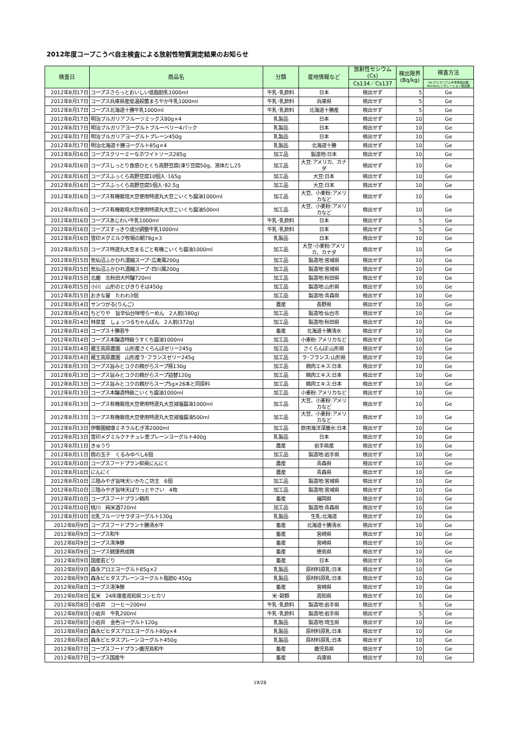2012年度コープこうべ自主検査による放射性物質測定結果のお知らせ
| 検査日 | 商品名 | 分類 | 産地情報など | 放射性セシウム (Cs) | 検出限界 (Bq/kg) | 検査方法 |
| --- | --- | --- | --- | --- | --- | --- |
| | | | | Cs134／Cs137 | | Ge:ゲルマニウム半導体検出器NaI:NaIシンチレーション検出器 |
| 2012年8月17日 | コープスさらっとおいしい低脂肪乳1000ml | 牛乳･乳飲料 | 日本 | 検出せず | 5 | Ge |
| 2012年8月17日 | コープス兵庫県産低温殺菌まろやか牛乳1000ml | 牛乳･乳飲料 | 兵庫県 | 検出せず | 5 | Ge |
| 2012年8月17日 | コープス北海道十勝牛乳1000ml | 牛乳･乳飲料 | 北海道十勝産 | 検出せず | 5 | Ge |
| 2012年8月17日 | 明治ブルガリアフルーツミックス80g×4 | 乳製品 | 日本 | 検出せず | 10 | Ge |
| 2012年8月17日 | 明治ブルガリアヨーグルトブルーベリー4パック | 乳製品 | 日本 | 検出せず | 10 | Ge |
| 2012年8月17日 | 明治ブルガリアヨーグルトプレーン450g | 乳製品 | 日本 | 検出せず | 10 | Ge |
| 2012年8月17日 | 明治北海道十勝ヨーグルト85g×4 | 乳製品 | 北海道十勝 | 検出せず | 10 | Ge |
| 2012年8月16日 | コープスクリーミーなホワイトソース285g | 加工品 | 製造地:日本 | 検出せず | 10 | Ge |
| 2012年8月16日 | コープスしっとり食感ひとくち高野豆腐(凍り豆腐50g、液体だし25 | 加工品 | 大豆:アメリカ、カナダ | 検出せず | 10 | Ge |
| 2012年8月16日 | コープスふっくら高野豆腐10個入･165g | 加工品 | 大豆:日本 | 検出せず | 10 | Ge |
| 2012年8月16日 | コープスふっくら高野豆腐5個入･82.5g | 加工品 | 大豆:日本 | 検出せず | 10 | Ge |
| 2012年8月16日 | コープス有機栽培大豆使用特選丸大豆こいくち醤油1000ml | 加工品 | 大豆、小麦粉:アメリカなど | 検出せず | 10 | Ge |
| 2012年8月16日 | コープス有機栽培大豆使用特選丸大豆こいくち醤油500ml | 加工品 | 大豆、小麦粉:アメリカなど | 検出せず | 10 | Ge |
| 2012年8月16日 | コープスあじわい牛乳1000ml | 牛乳･乳飲料 | 日本 | 検出せず | 5 | Ge |
| 2012年8月16日 | コープスすっきり成分調整牛乳1000ml | 牛乳･乳飲料 | 日本 | 検出せず | 5 | Ge |
| 2012年8月16日 | 雪印メグミルク牧場の朝78g×3 | 乳製品 | 日本 | 検出せず | 10 | Ge |
| 2012年8月15日 | コープス特選丸大豆まるごと有機こいくち醤油1000ml | 加工品 | 大豆･小麦粉:アメリカ、カナダ | 検出せず | 10 | Ge |
| 2012年8月15日 | 気仙沼ふかひれ濃縮スープ･広東風200g | 加工品 | 製造地:宮城県 | 検出せず | 10 | Ge |
| 2012年8月15日 | 気仙沼ふかひれ濃縮スープ･四川風200g | 加工品 | 製造地:宮城県 | 検出せず | 10 | Ge |
| 2012年8月15日 | 北鹿 北秋田大吟醸720ml | 加工品 | 製造地:秋田県 | 検出せず | 10 | Ge |
| 2012年8月15日 | 小川 山形のとびきりそば450g | 加工品 | 製造地:山形県 | 検出せず | 10 | Ge |
| 2012年8月15日 | おきな屋 たわわ3個 | 加工品 | 製造地:青森県 | 検出せず | 10 | Ge |
| 2012年8月14日 | サンつがる(りんご) | 農産 | 長野県 | 検出せず | 10 | Ge |
| 2012年8月14日 | ちどりや 旨辛仙台味噌らーめん 2人前(380g) | 加工品 | 製造地:仙台市 | 検出せず | 10 | Ge |
| 2012年8月14日 | 林泉堂 しょっつるちゃんぽん 2人前(372g) | 加工品 | 製造地:秋田県 | 検出せず | 10 | Ge |
| 2012年8月14日 | コープス十勝若牛 | 畜産 | 北海道十勝清水 | 検出せず | 10 | Ge |
| 2012年8月14日 | コープス本醸造特級うすくち醤油1000ml | 加工品 | 小麦粉:アメリカなど | 検出せず | 10 | Ge |
| 2012年8月14日 | 蔵王高原農園 山形産さくらんぼゼリー245g | 加工品 | さくらんぼ:山形県 | 検出せず | 10 | Ge |
| 2012年8月14日 | 蔵王高原農園 山形産ラ･フランスゼリー245g | 加工品 | ラ･フランス:山形県 | 検出せず | 10 | Ge |
| 2012年8月13日 | コープス旨みとコクの鶏がらスープ瓶130g | 加工品 | 鶏肉エキス:日本 | 検出せず | 10 | Ge |
| 2012年8月13日 | コープス旨みとコクの鶏がらスープ詰替120g | 加工品 | 鶏肉エキス:日本 | 検出せず | 10 | Ge |
| 2012年8月13日 | コープス旨みとコクの鶏がらスープ5g×26本と同原料 | 加工品 | 鶏肉エキス:日本 | 検出せず | 10 | Ge |
| 2012年8月13日 | コープス本醸造特級こいくち醤油1000ml | 加工品 | 小麦粉:アメリカなど | 検出せず | 10 | Ge |
| 2012年8月13日 | コープス有機栽培大豆使用特選丸大豆減塩醤油1000ml | 加工品 | 大豆、小麦粉:アメリカなど | 検出せず | 10 | Ge |
| 2012年8月13日 | コープス有機栽培大豆使用特選丸大豆減塩醤油500ml | 加工品 | 大豆、小麦粉:アメリカなど | 検出せず | 10 | Ge |
| 2012年8月13日 | 伊藤園健康ミネラルむぎ茶2000ml | 加工品 | 飲用海洋深層水:日本 | 検出せず | 10 | Ge |
| 2012年8月13日 | 雪印メグミルクナチュレ恵プレーンヨーグルト400g | 乳製品 | 日本 | 検出せず | 10 | Ge |
| 2012年8月11日 | きゅうり | 農産 | 岩手県産 | 検出せず | 10 | Ge |
| 2012年8月11日 | 鴎の玉子 くるみゆべし6個 | 加工品 | 製造地:岩手県 | 検出せず | 10 | Ge |
| 2012年8月10日 | コープスフードプラン抑臭にんにく | 農産 | 青森県 | 検出せず | 10 | Ge |
| 2012年8月10日 | にんにく | 農産 | 青森県 | 検出せず | 10 | Ge |
| 2012年8月10日 | 三陸みやぎ旨味天いかたこ坊主 6個 | 加工品 | 製造地:宮城県 | 検出せず | 10 | Ge |
| 2012年8月10日 | 三陸みやぎ旨味天ぱりっとやさい 4枚 | 加工品 | 製造地:宮城県 | 検出せず | 10 | Ge |
| 2012年8月10日 | コープスフードプラン鶏肉 | 畜産 | 福岡県 | 検出せず | 10 | Ge |
| 2012年8月10日 | 桃川 純米酒720ml | 加工品 | 製造地:青森県 | 検出せず | 10 | Ge |
| 2012年8月10日 | 北乳フルーツサラダヨーグルト130g | 乳製品 | 生乳:北海道 | 検出せず | 10 | Ge |
| 2012年8月9日 | コープスフードプラン十勝清水牛 | 畜産 | 北海道十勝清水 | 検出せず | 10 | Ge |
| 2012年8月9日 | コープス和牛 | 畜産 | 宮崎県 | 検出せず | 10 | Ge |
| 2012年8月9日 | コープス清浄豚 | 畜産 | 宮崎県 | 検出せず | 10 | Ge |
| 2012年8月9日 | コープス健康熟成鶏 | 畜産 | 徳島県 | 検出せず | 10 | Ge |
| 2012年8月9日 | 国産若どり | 畜産 | 日本 | 検出せず | 10 | Ge |
| 2012年8月9日 | 森永アロエヨーグルト85g×2 | 乳製品 | 原材料原乳:日本 | 検出せず | 10 | Ge |
| 2012年8月9日 | 森永ビヒダスプレーンヨーグルト脂肪0 450g | 乳製品 | 原材料原乳:日本 | 検出せず | 10 | Ge |
| 2012年8月8日 | コープス清浄豚 | 畜産 | 宮崎県 | 検出せず | 10 | Ge |
| 2012年8月8日 | 玄米 24年度産高知県コシヒカリ | 米･穀類 | 高知県 | 検出せず | 10 | Ge |
| 2012年8月8日 | 小岩井 コーヒー200ml | 牛乳･乳飲料 | 製造地:岩手県 | 検出せず | 5 | Ge |
| 2012年8月8日 | 小岩井 牛乳200ml | 牛乳･乳飲料 | 製造地:岩手県 | 検出せず | 5 | Ge |
| 2012年8月8日 | 小岩井 金色ヨーグルト120g | 乳製品 | 製造地:埼玉県 | 検出せず | 10 | Ge |
| 2012年8月8日 | 森永ビヒダスアロエヨーグルト80g×4 | 乳製品 | 原材料原乳:日本 | 検出せず | 10 | Ge |
| 2012年8月8日 | 森永ビヒダスプレーンヨーグルト450g | 乳製品 | 原材料原乳:日本 | 検出せず | 10 | Ge |
| 2012年8月7日 | コープスフードプラン鹿児島和牛 | 畜産 | 鹿児島県 | 検出せず | 10 | Ge |
| 2012年8月7日 | コープス国産牛 | 畜産 | 兵庫県 | 検出せず | 10 | Ge |
19/28